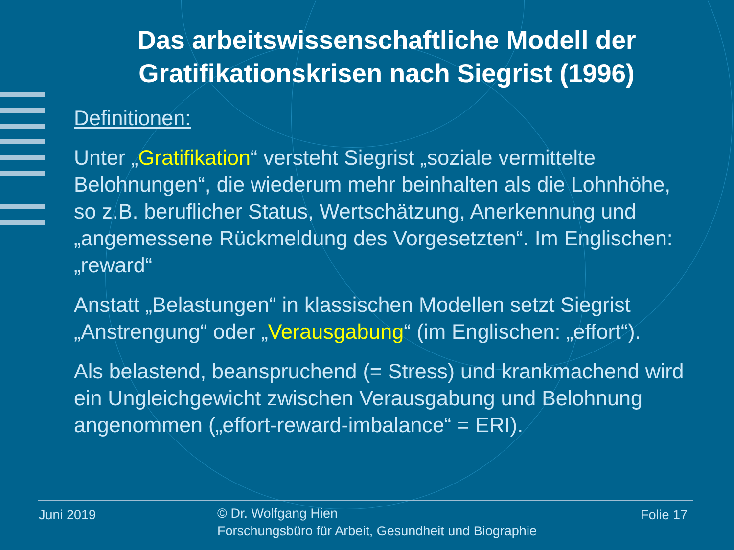Das arbeitswissenschaftliche Modell der Gratifikationskrisen nach Siegrist (1996)
Definitionen:
Unter „Gratifikation“ versteht Siegrist „soziale vermittelte Belohnungen“, die wiederum mehr beinhalten als die Lohnhöhe, so z.B. beruflicher Status, Wertschätzung, Anerkennung und „angemessene Rückmeldung des Vorgesetzten“. Im Englischen: „reward“
Anstatt „Belastungen“ in klassischen Modellen setzt Siegrist „Anstrengung“ oder „Verausgabung“ (im Englischen: „effort“).
Als belastend, beanspruchend (= Stress) und krankmachend wird ein Ungleichgewicht zwischen Verausgabung und Belohnung angenommen („effort-reward-imbalance“ = ERI).
Juni 2019
© Dr. Wolfgang Hien
Forschungsbüro für Arbeit, Gesundheit und Biographie
Folie 17